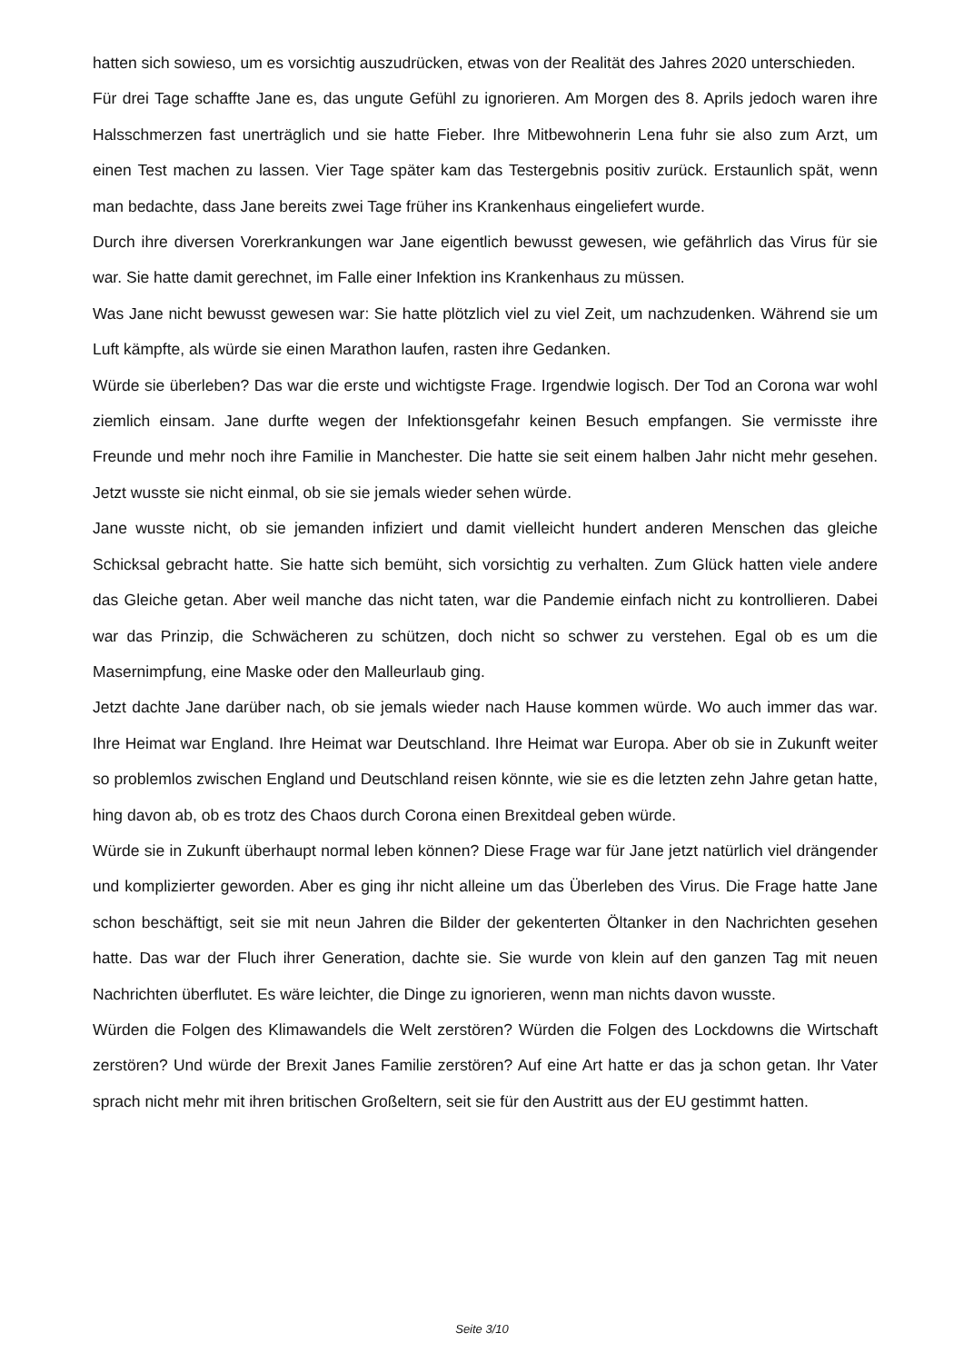hatten sich sowieso, um es vorsichtig auszudrücken, etwas von der Realität des Jahres 2020 unterschieden.
Für drei Tage schaffte Jane es, das ungute Gefühl zu ignorieren. Am Morgen des 8. Aprils jedoch waren ihre Halsschmerzen fast unerträglich und sie hatte Fieber. Ihre Mitbewohnerin Lena fuhr sie also zum Arzt, um einen Test machen zu lassen. Vier Tage später kam das Testergebnis positiv zurück. Erstaunlich spät, wenn man bedachte, dass Jane bereits zwei Tage früher ins Krankenhaus eingeliefert wurde.
Durch ihre diversen Vorerkrankungen war Jane eigentlich bewusst gewesen, wie gefährlich das Virus für sie war. Sie hatte damit gerechnet, im Falle einer Infektion ins Krankenhaus zu müssen.
Was Jane nicht bewusst gewesen war: Sie hatte plötzlich viel zu viel Zeit, um nachzudenken. Während sie um Luft kämpfte, als würde sie einen Marathon laufen, rasten ihre Gedanken.
Würde sie überleben? Das war die erste und wichtigste Frage. Irgendwie logisch. Der Tod an Corona war wohl ziemlich einsam. Jane durfte wegen der Infektionsgefahr keinen Besuch empfangen. Sie vermisste ihre Freunde und mehr noch ihre Familie in Manchester. Die hatte sie seit einem halben Jahr nicht mehr gesehen. Jetzt wusste sie nicht einmal, ob sie sie jemals wieder sehen würde.
Jane wusste nicht, ob sie jemanden infiziert und damit vielleicht hundert anderen Menschen das gleiche Schicksal gebracht hatte. Sie hatte sich bemüht, sich vorsichtig zu verhalten. Zum Glück hatten viele andere das Gleiche getan. Aber weil manche das nicht taten, war die Pandemie einfach nicht zu kontrollieren. Dabei war das Prinzip, die Schwächeren zu schützen, doch nicht so schwer zu verstehen. Egal ob es um die Masernimpfung, eine Maske oder den Malleurlaub ging.
Jetzt dachte Jane darüber nach, ob sie jemals wieder nach Hause kommen würde. Wo auch immer das war. Ihre Heimat war England. Ihre Heimat war Deutschland. Ihre Heimat war Europa. Aber ob sie in Zukunft weiter so problemlos zwischen England und Deutschland reisen könnte, wie sie es die letzten zehn Jahre getan hatte, hing davon ab, ob es trotz des Chaos durch Corona einen Brexitdeal geben würde.
Würde sie in Zukunft überhaupt normal leben können? Diese Frage war für Jane jetzt natürlich viel drängender und komplizierter geworden. Aber es ging ihr nicht alleine um das Überleben des Virus. Die Frage hatte Jane schon beschäftigt, seit sie mit neun Jahren die Bilder der gekenterten Öltanker in den Nachrichten gesehen hatte. Das war der Fluch ihrer Generation, dachte sie. Sie wurde von klein auf den ganzen Tag mit neuen Nachrichten überflutet. Es wäre leichter, die Dinge zu ignorieren, wenn man nichts davon wusste.
Würden die Folgen des Klimawandels die Welt zerstören? Würden die Folgen des Lockdowns die Wirtschaft zerstören? Und würde der Brexit Janes Familie zerstören? Auf eine Art hatte er das ja schon getan. Ihr Vater sprach nicht mehr mit ihren britischen Großeltern, seit sie für den Austritt aus der EU gestimmt hatten.
Seite 3/10